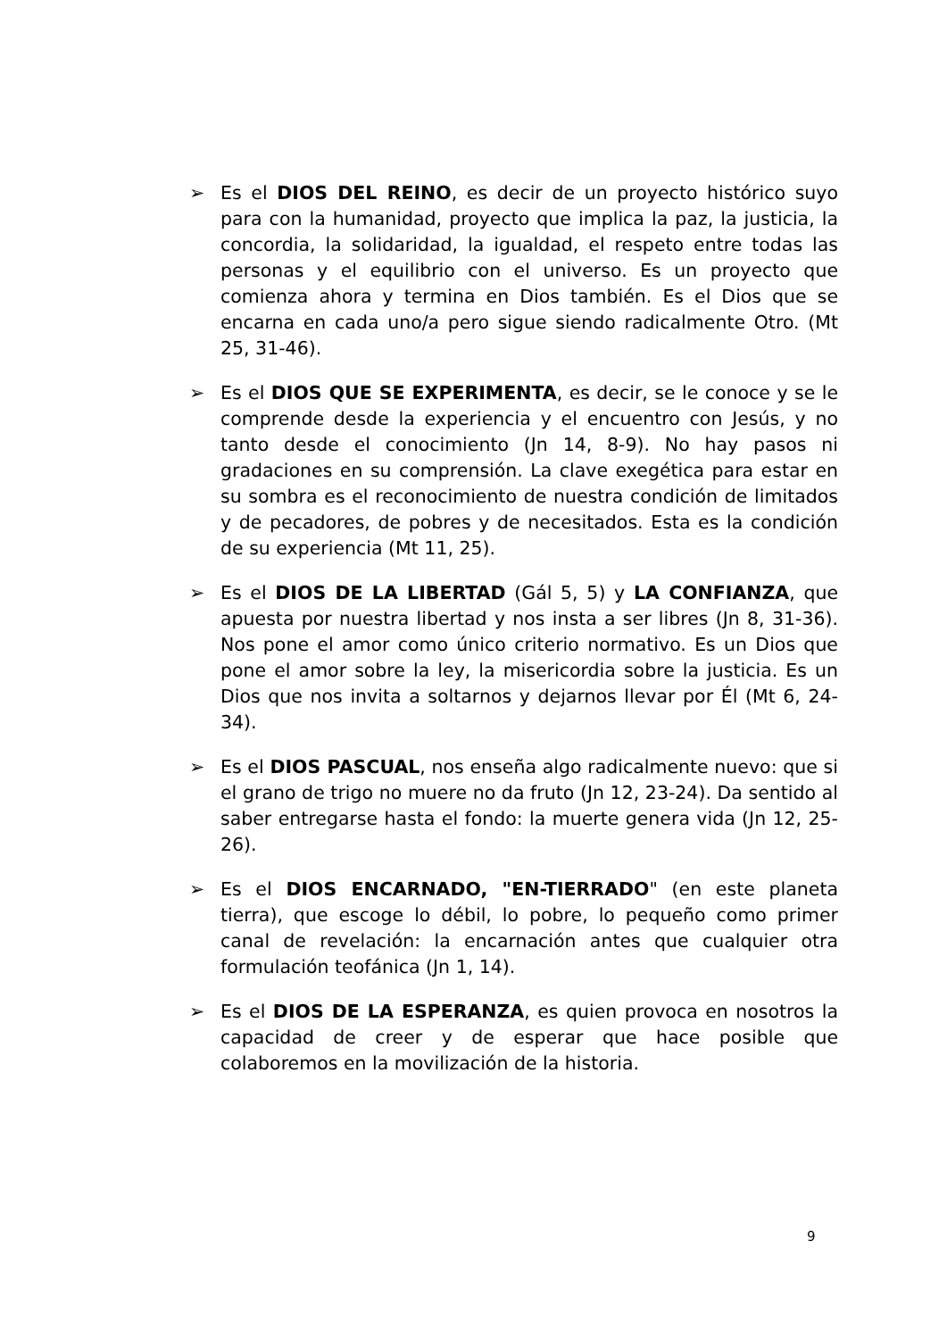➢ Es el DIOS DEL REINO, es decir de un proyecto histórico suyo para con la humanidad, proyecto que implica la paz, la justicia, la concordia, la solidaridad, la igualdad, el respeto entre todas las personas y el equilibrio con el universo. Es un proyecto que comienza ahora y termina en Dios también. Es el Dios que se encarna en cada uno/a pero sigue siendo radicalmente Otro. (Mt 25, 31-46).
➢ Es el DIOS QUE SE EXPERIMENTA, es decir, se le conoce y se le comprende desde la experiencia y el encuentro con Jesús, y no tanto desde el conocimiento (Jn 14, 8-9). No hay pasos ni gradaciones en su comprensión. La clave exegética para estar en su sombra es el reconocimiento de nuestra condición de limitados y de pecadores, de pobres y de necesitados. Esta es la condición de su experiencia (Mt 11, 25).
➢ Es el DIOS DE LA LIBERTAD (Gál 5, 5) y LA CONFIANZA, que apuesta por nuestra libertad y nos insta a ser libres (Jn 8, 31-36). Nos pone el amor como único criterio normativo. Es un Dios que pone el amor sobre la ley, la misericordia sobre la justicia. Es un Dios que nos invita a soltarnos y dejarnos llevar por Él (Mt 6, 24-34).
➢ Es el DIOS PASCUAL, nos enseña algo radicalmente nuevo: que si el grano de trigo no muere no da fruto (Jn 12, 23-24). Da sentido al saber entregarse hasta el fondo: la muerte genera vida (Jn 12, 25-26).
➢ Es el DIOS ENCARNADO, "EN-TIERRADO" (en este planeta tierra), que escoge lo débil, lo pobre, lo pequeño como primer canal de revelación: la encarnación antes que cualquier otra formulación teofánica (Jn 1, 14).
➢ Es el DIOS DE LA ESPERANZA, es quien provoca en nosotros la capacidad de creer y de esperar que hace posible que colaboremos en la movilización de la historia.
9